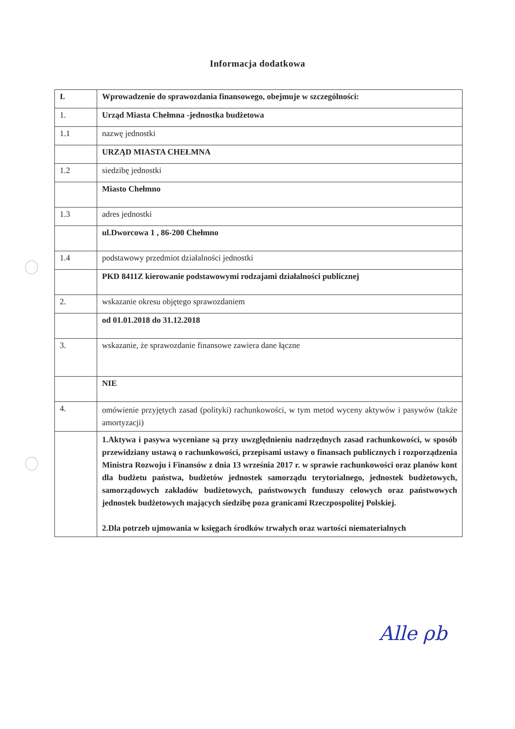Informacja dodatkowa
| I. | Wprowadzenie do sprawozdania finansowego, obejmuje w szczególności: |
| 1. | Urząd Miasta Chełmna -jednostka budżetowa |
| 1.1 | nazwę jednostki |
| | URZĄD MIASTA CHEŁMNA |
| 1.2 | siedzibę jednostki |
| | Miasto Chełmno |
| 1.3 | adres jednostki |
| | ul.Dworcowa 1 , 86-200 Chełmno |
| 1.4 | podstawowy przedmiot działalności jednostki |
| | PKD 8411Z kierowanie podstawowymi rodzajami działalności publicznej |
| 2. | wskazanie okresu objętego sprawozdaniem |
| | od 01.01.2018 do 31.12.2018 |
| 3. | wskazanie, że sprawozdanie finansowe zawiera dane łączne |
| | NIE |
| 4. | omówienie przyjętych zasad (polityki) rachunkowości, w tym metod wyceny aktywów i pasywów (także amortyzacji) |
| | 1.Aktywa i pasywa wyceniane są przy uwzględnieniu nadrzędnych zasad rachunkowości, w sposób przewidziany ustawą o rachunkowości, przepisami ustawy o finansach publicznych i rozporządzenia Ministra Rozwoju i Finansów z dnia 13 września 2017 r. w sprawie rachunkowości oraz planów kont dla budżetu państwa, budżetów jednostek samorządu terytorialnego, jednostek budżetowych, samorządowych zakładów budżetowych, państwowych funduszy celowych oraz państwowych jednostek budżetowych mających siedzibę poza granicami Rzeczpospolitej Polskiej. 2.Dla potrzeb ujmowania w księgach środków trwałych oraz wartości niematerialnych |
Alle ρb